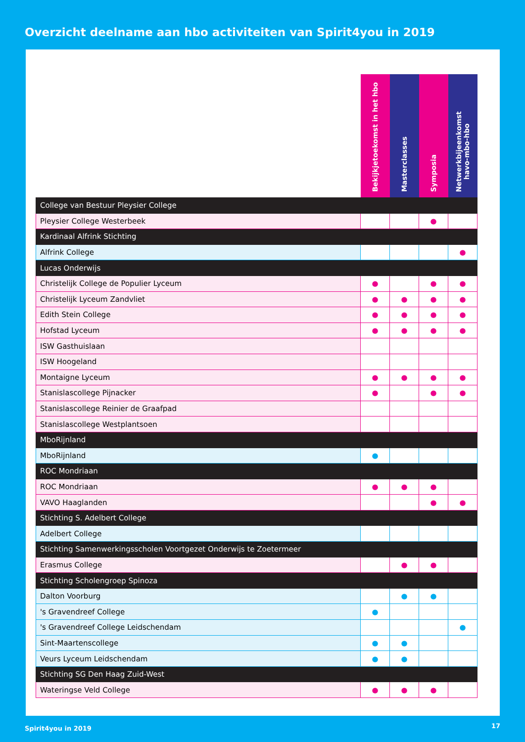Overzicht deelname aan hbo activiteiten van Spirit4you in 2019
| | Bekijkjetoekomst in het hbo | Masterclasses | Symposia | Netwerkbijeenkomst havo-mbo-hbo |
| --- | --- | --- | --- | --- |
| College van Bestuur Pleysier College | | | | |
| Pleysier College Westerbeek | | | ● | |
| Kardinaal Alfrink Stichting | | | | |
| Alfrink College | | | | ● |
| Lucas Onderwijs | | | | |
| Christelijk College de Populier Lyceum | ● | | ● | ● |
| Christelijk Lyceum Zandvliet | ● | ● | ● | ● |
| Edith Stein College | ● | ● | ● | ● |
| Hofstad Lyceum | ● | ● | ● | ● |
| ISW Gasthuislaan | | | | |
| ISW Hoogeland | | | | |
| Montaigne Lyceum | ● | ● | ● | ● |
| Stanislascollege Pijnacker | ● | | ● | ● |
| Stanislascollege Reinier de Graafpad | | | | |
| Stanislascollege Westplantsoen | | | | |
| MboRijnland | | | | |
| MboRijnland | ● | | | |
| ROC Mondriaan | | | | |
| ROC Mondriaan | ● | ● | ● | |
| VAVO Haaglanden | | | ● | ● |
| Stichting S. Adelbert College | | | | |
| Adelbert College | | | | |
| Stichting Samenwerkingsscholen Voortgezet Onderwijs te Zoetermeer | | | | |
| Erasmus College | | ● | ● | |
| Stichting Scholengroep Spinoza | | | | |
| Dalton Voorburg | | ● | ● | |
| 's Gravendreef College | ● | | | |
| 's Gravendreef College Leidschendam | | | | ● |
| Sint-Maartenscollege | ● | ● | | |
| Veurs Lyceum Leidschendam | ● | ● | | |
| Stichting SG Den Haag Zuid-West | | | | |
| Wateringse Veld College | ● | ● | ● | |
Spirit4you in 2019 17